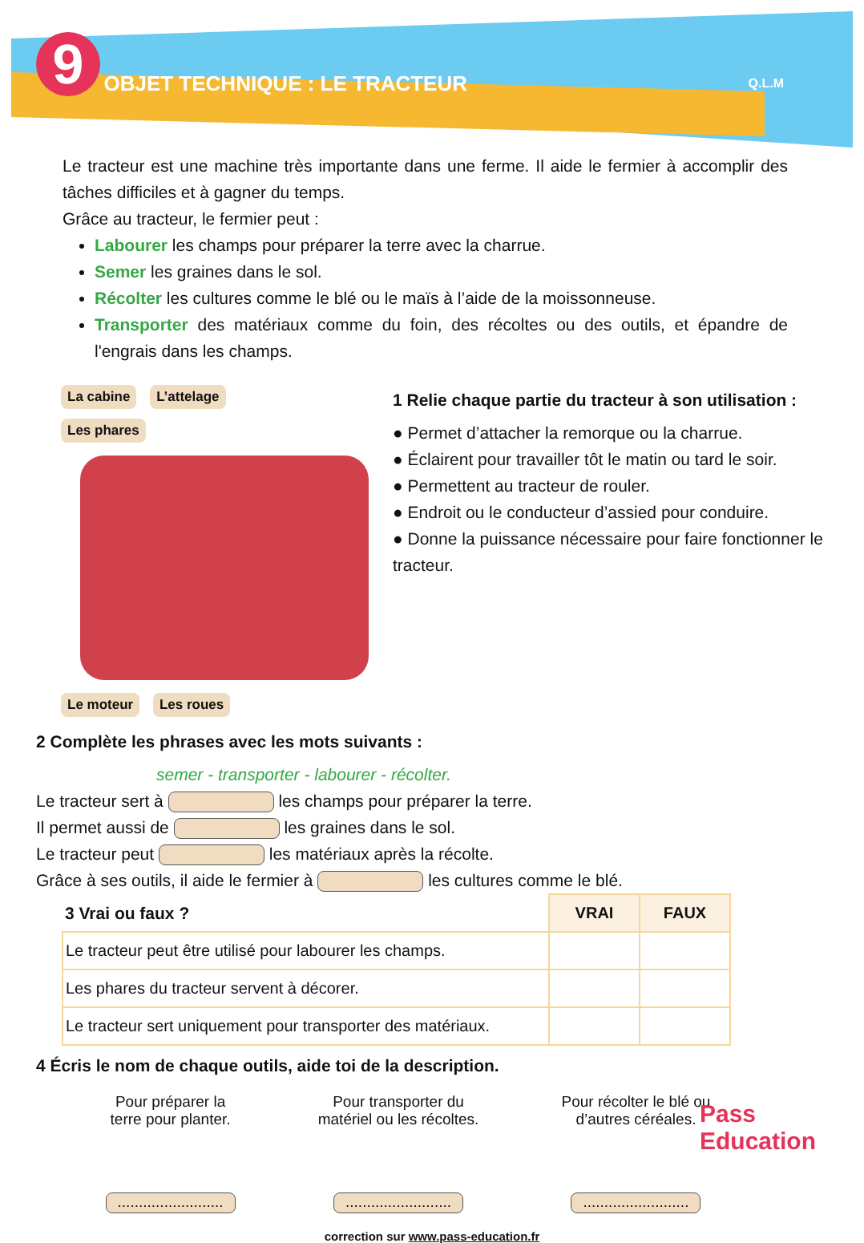9 OBJET TECHNIQUE : LE TRACTEUR
Q.L.M
Le tracteur est une machine très importante dans une ferme. Il aide le fermier à accomplir des tâches difficiles et à gagner du temps.
Grâce au tracteur, le fermier peut :
Labourer les champs pour préparer la terre avec la charrue.
Semer les graines dans le sol.
Récolter les cultures comme le blé ou le maïs à l’aide de la moissonneuse.
Transporter des matériaux comme du foin, des récoltes ou des outils, et épandre de l'engrais dans les champs.
La cabine L’attelage
Les phares Le moteur Les roues
1 Relie chaque partie du tracteur à son utilisation :
● Permet d’attacher la remorque ou la charrue.
● Éclairent pour travailler tôt le matin ou tard le soir.
● Permettent au tracteur de rouler.
● Endroit ou le conducteur d’assied pour conduire.
● Donne la puissance nécessaire pour faire fonctionner le tracteur.
2 Complète les phrases avec les mots suivants :
semer - transporter - labourer - récolter.
Le tracteur sert à les champs pour préparer la terre.
Il permet aussi de les graines dans le sol.
Le tracteur peut les matériaux après la récolte.
Grâce à ses outils, il aide le fermier à les cultures comme le blé.
| 3 Vrai ou faux ? | VRAI | FAUX |
| Le tracteur peut être utilisé pour labourer les champs. | | |
| Les phares du tracteur servent à décorer. | | |
| Le tracteur sert uniquement pour transporter des matériaux. | | |
4 Écris le nom de chaque outils, aide toi de la description.
Pour préparer la
terre pour planter.
.........................
Pour transporter du
matériel ou les récoltes.
.........................
Pour récolter le blé ou
d’autres céréales.
.........................
correction sur www.pass-education.fr
Pass
Education